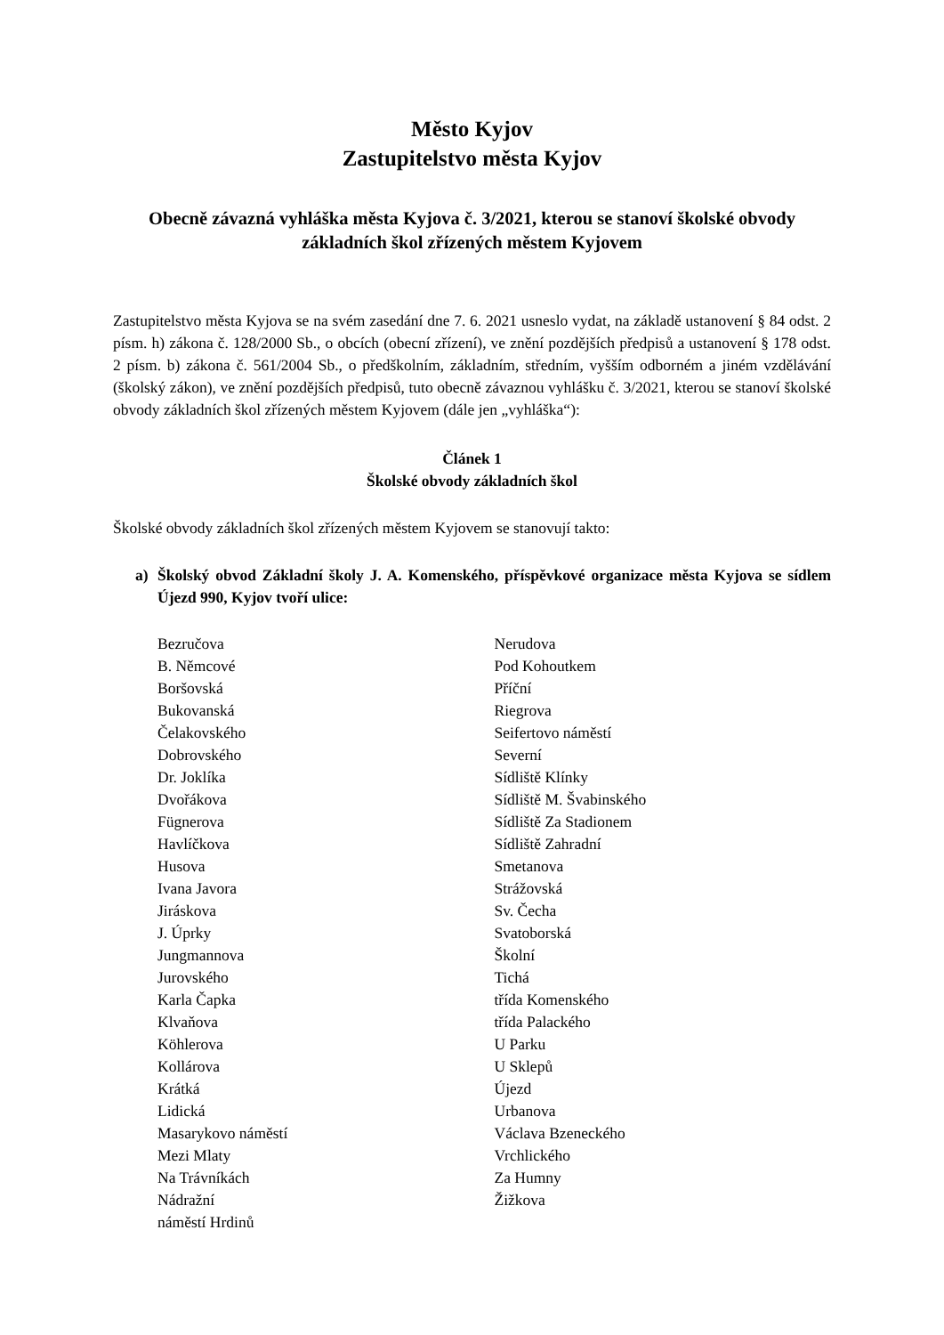Město Kyjov
Zastupitelstvo města Kyjov
Obecně závazná vyhláška města Kyjova č. 3/2021, kterou se stanoví školské obvody základních škol zřízených městem Kyjovem
Zastupitelstvo města Kyjova se na svém zasedání dne 7. 6. 2021 usneslo vydat, na základě ustanovení § 84 odst. 2 písm. h) zákona č. 128/2000 Sb., o obcích (obecní zřízení), ve znění pozdějších předpisů a ustanovení § 178 odst. 2 písm. b) zákona č. 561/2004 Sb., o předškolním, základním, středním, vyšším odborném a jiném vzdělávání (školský zákon), ve znění pozdějších předpisů, tuto obecně závaznou vyhlášku č. 3/2021, kterou se stanoví školské obvody základních škol zřízených městem Kyjovem (dále jen „vyhláška“):
Článek 1
Školské obvody základních škol
Školské obvody základních škol zřízených městem Kyjovem se stanovují takto:
a) Školský obvod Základní školy J. A. Komenského, příspěvkové organizace města Kyjova se sídlem Újezd 990, Kyjov tvoří ulice:
Bezručova
B. Němcové
Boršovská
Bukovanská
Čelakovského
Dobrovského
Dr. Joklíka
Dvořákova
Fügnerova
Havlíčkova
Husova
Ivana Javora
Jiráskova
J. Úprky
Jungmannova
Jurovského
Karla Čapka
Klvaňova
Köhlerova
Kollárova
Krátká
Lidická
Masarykovo náměstí
Mezi Mlaty
Na Trávníkách
Nádražní
náměstí Hrdinů
Nerudova
Pod Kohoutkem
Příční
Riegrova
Seifertovo náměstí
Severní
Sídliště Klínky
Sídliště M. Švabinského
Sídliště Za Stadionem
Sídliště Zahradní
Smetanova
Strážovská
Sv. Čecha
Svatoborská
Školní
Tichá
třída Komenského
třída Palackého
U Parku
U Sklepů
Újezd
Urbanova
Václava Bzeneckého
Vrchlického
Za Humny
Žižkova